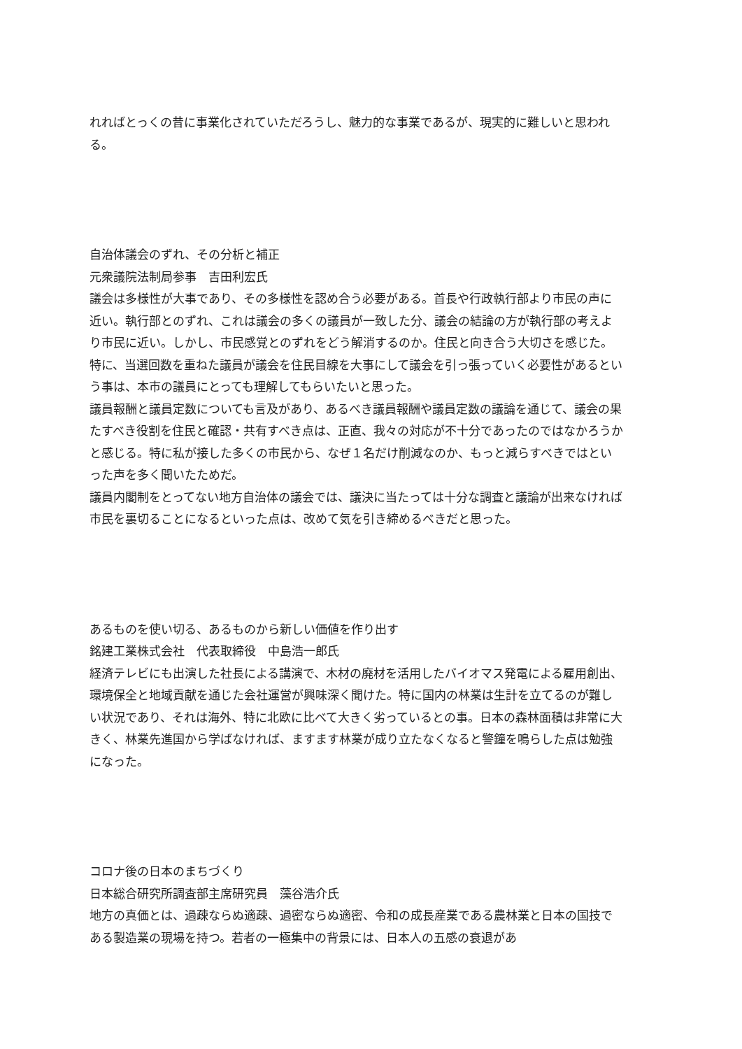れればとっくの昔に事業化されていただろうし、魅力的な事業であるが、現実的に難しいと思われる。
自治体議会のずれ、その分析と補正
元衆議院法制局参事　吉田利宏氏
議会は多様性が大事であり、その多様性を認め合う必要がある。首長や行政執行部より市民の声に近い。執行部とのずれ、これは議会の多くの議員が一致した分、議会の結論の方が執行部の考えより市民に近い。しかし、市民感覚とのずれをどう解消するのか。住民と向き合う大切さを感じた。
特に、当選回数を重ねた議員が議会を住民目線を大事にして議会を引っ張っていく必要性があるという事は、本市の議員にとっても理解してもらいたいと思った。
議員報酬と議員定数についても言及があり、あるべき議員報酬や議員定数の議論を通じて、議会の果たすべき役割を住民と確認・共有すべき点は、正直、我々の対応が不十分であったのではなかろうかと感じる。特に私が接した多くの市民から、なぜ１名だけ削減なのか、もっと減らすべきではといった声を多く聞いたためだ。
議員内閣制をとってない地方自治体の議会では、議決に当たっては十分な調査と議論が出来なければ市民を裏切ることになるといった点は、改めて気を引き締めるべきだと思った。
あるものを使い切る、あるものから新しい価値を作り出す
銘建工業株式会社　代表取締役　中島浩一郎氏
経済テレビにも出演した社長による講演で、木材の廃材を活用したバイオマス発電による雇用創出、環境保全と地域貢献を通じた会社運営が興味深く聞けた。特に国内の林業は生計を立てるのが難しい状況であり、それは海外、特に北欧に比べて大きく劣っているとの事。日本の森林面積は非常に大きく、林業先進国から学ばなければ、ますます林業が成り立たなくなると警鐘を鳴らした点は勉強になった。
コロナ後の日本のまちづくり
日本総合研究所調査部主席研究員　藻谷浩介氏
地方の真価とは、過疎ならぬ適疎、過密ならぬ適密、令和の成長産業である農林業と日本の国技である製造業の現場を持つ。若者の一極集中の背景には、日本人の五感の衰退があ